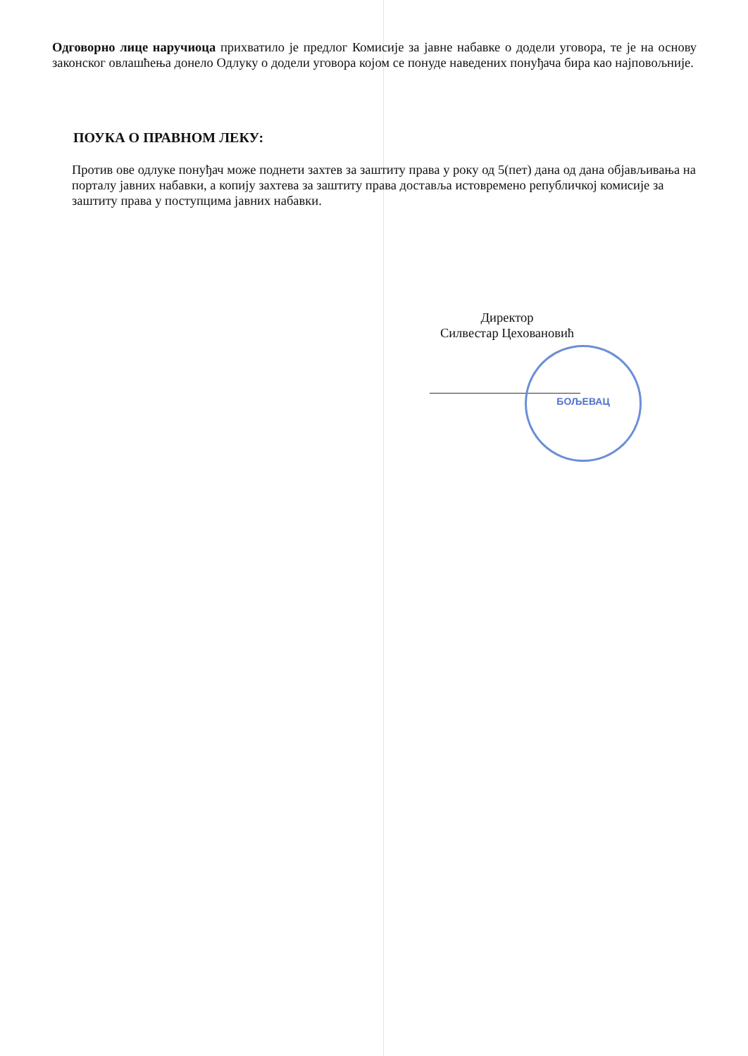Одговорно лице наручиоца прихватило је предлог Комисије за јавне набавке о додели уговора, те је на основу законског овлашћења донело Одлуку о додели уговора којом се понуде наведених понуђача бира као најповољније.
ПОУКА О ПРАВНОМ ЛЕКУ:
Против ове одлуке понуђач може поднети захтев за заштиту права у року од 5(пет) дана од дана објављивања на порталу јавних набавки, а копију захтева за заштиту права доставља истовремено републичкој комисије за заштиту права у поступцима јавних набавки.
Директор
Силвестар Цеховановић
БОЉЕВАЦ